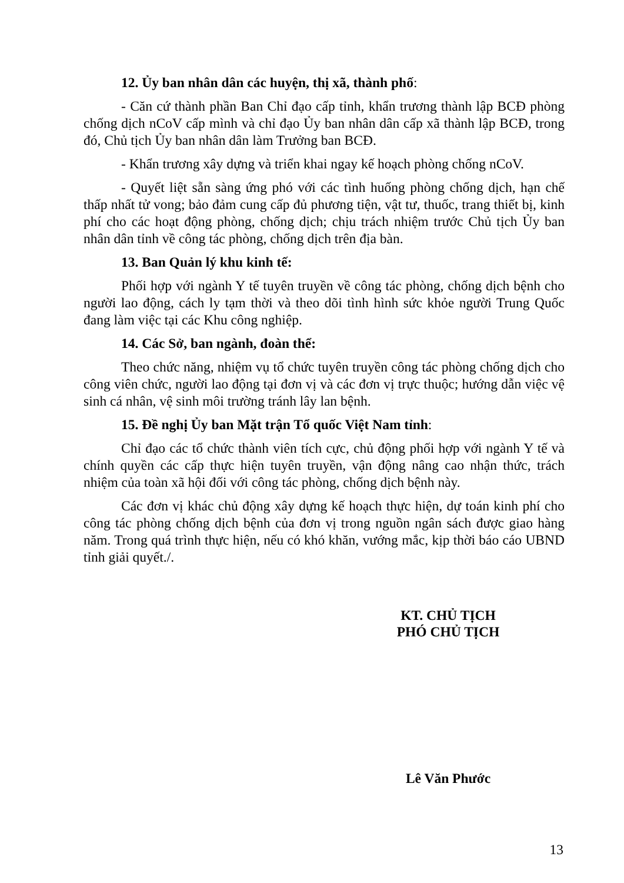12. Ủy ban nhân dân các huyện, thị xã, thành phố:
- Căn cứ thành phần Ban Chỉ đạo cấp tỉnh, khẩn trương thành lập BCĐ phòng chống dịch nCoV cấp mình và chỉ đạo Ủy ban nhân dân cấp xã thành lập BCĐ, trong đó, Chủ tịch Ủy ban nhân dân làm Trưởng ban BCĐ.
- Khẩn trương xây dựng và triển khai ngay kế hoạch phòng chống nCoV.
- Quyết liệt sẵn sàng ứng phó với các tình huống phòng chống dịch, hạn chế thấp nhất tử vong; bảo đảm cung cấp đủ phương tiện, vật tư, thuốc, trang thiết bị, kinh phí cho các hoạt động phòng, chống dịch; chịu trách nhiệm trước Chủ tịch Ủy ban nhân dân tỉnh về công tác phòng, chống dịch trên địa bàn.
13. Ban Quản lý khu kinh tế:
Phối hợp với ngành Y tế tuyên truyền về công tác phòng, chống dịch bệnh cho người lao động, cách ly tạm thời và theo dõi tình hình sức khỏe người Trung Quốc đang làm việc tại các Khu công nghiệp.
14. Các Sở, ban ngành, đoàn thể:
Theo chức năng, nhiệm vụ tổ chức tuyên truyền công tác phòng chống dịch cho công viên chức, người lao động tại đơn vị và các đơn vị trực thuộc; hướng dẫn việc vệ sinh cá nhân, vệ sinh môi trường tránh lây lan bệnh.
15. Đề nghị Ủy ban Mặt trận Tổ quốc Việt Nam tỉnh:
Chỉ đạo các tổ chức thành viên tích cực, chủ động phối hợp với ngành Y tế và chính quyền các cấp thực hiện tuyên truyền, vận động nâng cao nhận thức, trách nhiệm của toàn xã hội đối với công tác phòng, chống dịch bệnh này.
Các đơn vị khác chủ động xây dựng kế hoạch thực hiện, dự toán kinh phí cho công tác phòng chống dịch bệnh của đơn vị trong nguồn ngân sách được giao hàng năm. Trong quá trình thực hiện, nếu có khó khăn, vướng mắc, kịp thời báo cáo UBND tỉnh giải quyết./.
KT. CHỦ TỊCH
PHÓ CHỦ TỊCH
Lê Văn Phước
13